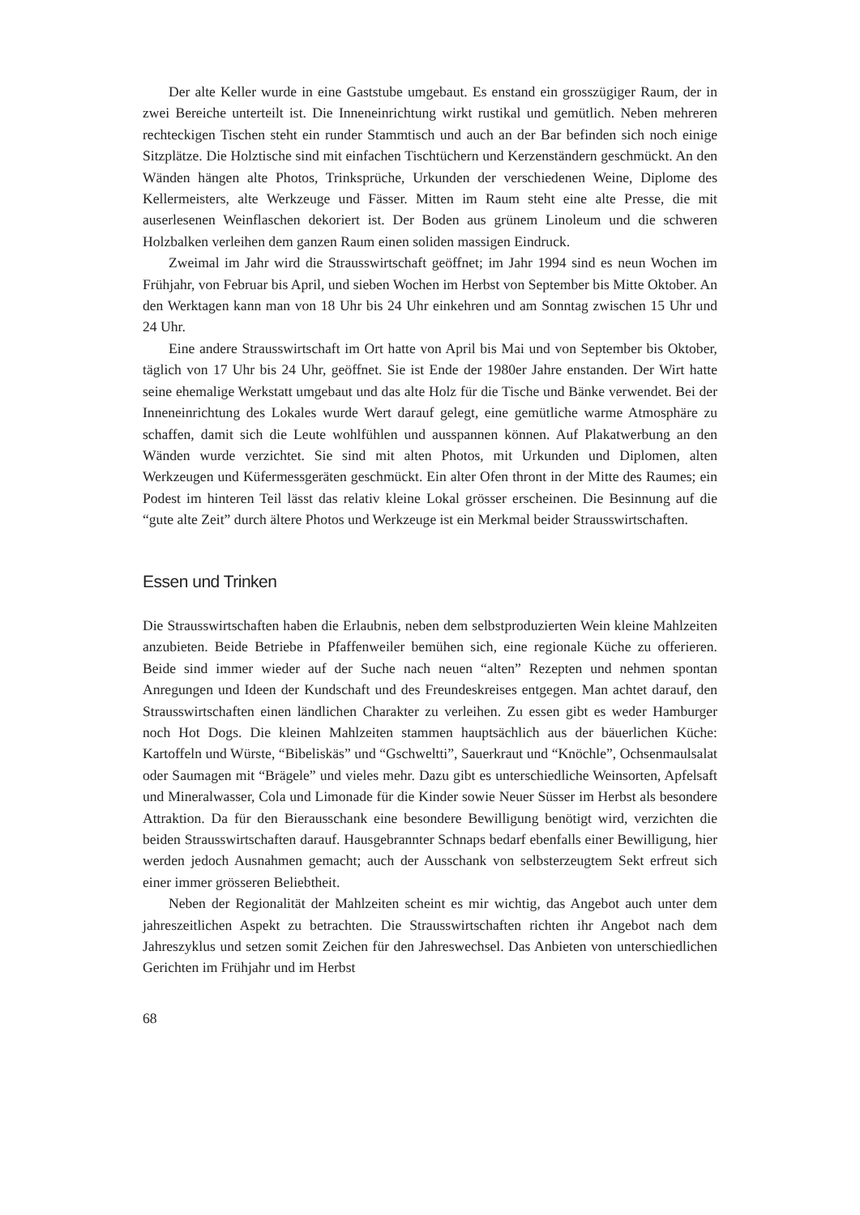Der alte Keller wurde in eine Gaststube umgebaut. Es enstand ein grosszügiger Raum, der in zwei Bereiche unterteilt ist. Die Inneneinrichtung wirkt rustikal und gemütlich. Neben mehreren rechteckigen Tischen steht ein runder Stammtisch und auch an der Bar befinden sich noch einige Sitzplätze. Die Holztische sind mit einfachen Tischtüchern und Kerzenständern geschmückt. An den Wänden hängen alte Photos, Trinksprüche, Urkunden der verschiedenen Weine, Diplome des Kellermeisters, alte Werkzeuge und Fässer. Mitten im Raum steht eine alte Presse, die mit auserlesenen Weinflaschen dekoriert ist. Der Boden aus grünem Linoleum und die schweren Holzbalken verleihen dem ganzen Raum einen soliden massigen Eindruck.
Zweimal im Jahr wird die Strausswirtschaft geöffnet; im Jahr 1994 sind es neun Wochen im Frühjahr, von Februar bis April, und sieben Wochen im Herbst von September bis Mitte Oktober. An den Werktagen kann man von 18 Uhr bis 24 Uhr einkehren und am Sonntag zwischen 15 Uhr und 24 Uhr.
Eine andere Strausswirtschaft im Ort hatte von April bis Mai und von September bis Oktober, täglich von 17 Uhr bis 24 Uhr, geöffnet. Sie ist Ende der 1980er Jahre enstanden. Der Wirt hatte seine ehemalige Werkstatt umgebaut und das alte Holz für die Tische und Bänke verwendet. Bei der Inneneinrichtung des Lokales wurde Wert darauf gelegt, eine gemütliche warme Atmosphäre zu schaffen, damit sich die Leute wohlfühlen und ausspannen können. Auf Plakatwerbung an den Wänden wurde verzichtet. Sie sind mit alten Photos, mit Urkunden und Diplomen, alten Werkzeugen und Küfermessgeräten geschmückt. Ein alter Ofen thront in der Mitte des Raumes; ein Podest im hinteren Teil lässt das relativ kleine Lokal grösser erscheinen. Die Besinnung auf die “gute alte Zeit” durch ältere Photos und Werkzeuge ist ein Merkmal beider Strausswirtschaften.
Essen und Trinken
Die Strausswirtschaften haben die Erlaubnis, neben dem selbstproduzierten Wein kleine Mahlzeiten anzubieten. Beide Betriebe in Pfaffenweiler bemühen sich, eine regionale Küche zu offerieren. Beide sind immer wieder auf der Suche nach neuen “alten” Rezepten und nehmen spontan Anregungen und Ideen der Kundschaft und des Freundeskreises entgegen. Man achtet darauf, den Strausswirtschaften einen ländlichen Charakter zu verleihen. Zu essen gibt es weder Hamburger noch Hot Dogs. Die kleinen Mahlzeiten stammen hauptsächlich aus der bäuerlichen Küche: Kartoffeln und Würste, “Bibeliskäs” und “Gschweltti”, Sauerkraut und “Knöchle”, Ochsenmaulsalat oder Saumagen mit “Brägele” und vieles mehr. Dazu gibt es unterschiedliche Weinsorten, Apfelsaft und Mineralwasser, Cola und Limonade für die Kinder sowie Neuer Süsser im Herbst als besondere Attraktion. Da für den Bierausschank eine besondere Bewilligung benötigt wird, verzichten die beiden Strausswirtschaften darauf. Hausgebrannter Schnaps bedarf ebenfalls einer Bewilligung, hier werden jedoch Ausnahmen gemacht; auch der Ausschank von selbsterzeugtem Sekt erfreut sich einer immer grösseren Beliebtheit.
Neben der Regionalität der Mahlzeiten scheint es mir wichtig, das Angebot auch unter dem jahreszeitlichen Aspekt zu betrachten. Die Strausswirtschaften richten ihr Angebot nach dem Jahreszyklus und setzen somit Zeichen für den Jahreswechsel. Das Anbieten von unterschiedlichen Gerichten im Frühjahr und im Herbst
68